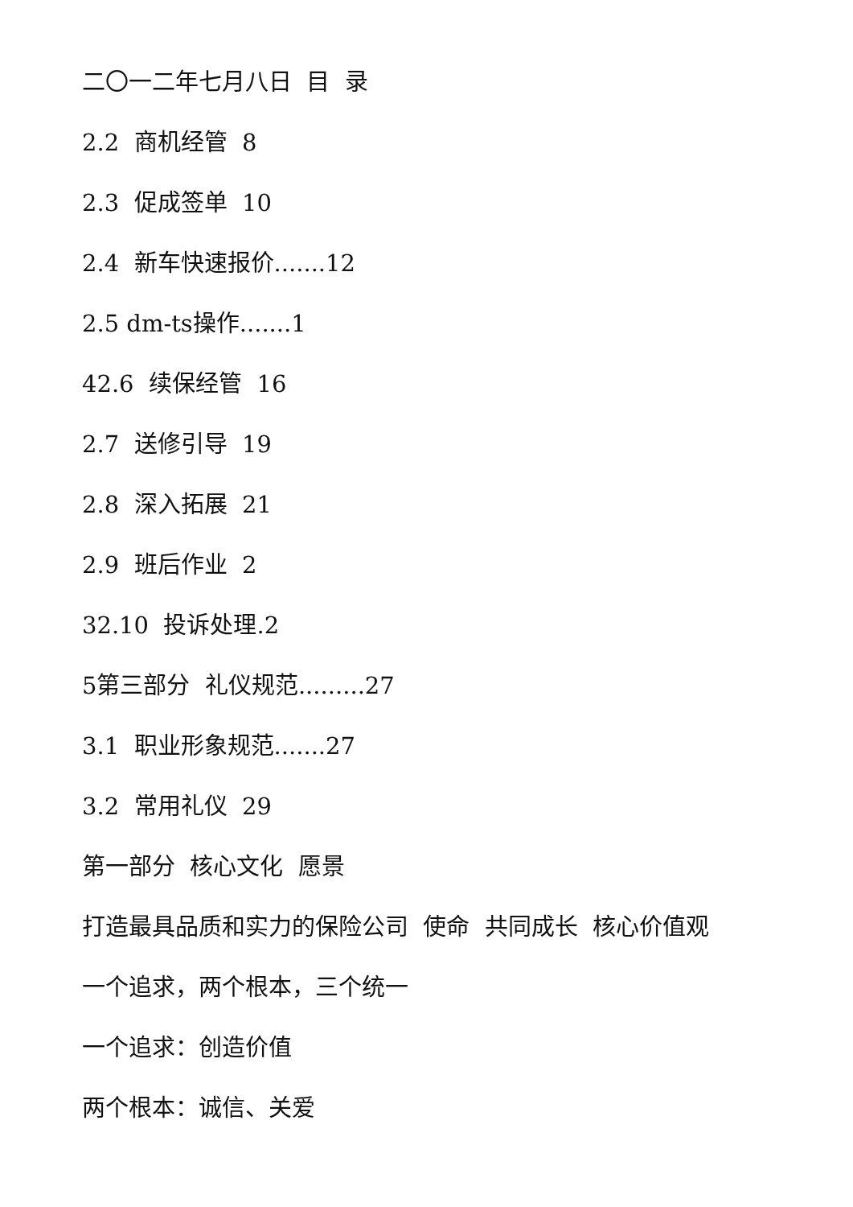二〇一二年七月八日 目 录
2.2 商机经管 8
2.3 促成签单 10
2.4 新车快速报价.......12
2.5 dm-ts操作.......1
42.6 续保经管 16
2.7 送修引导 19
2.8 深入拓展 21
2.9 班后作业 2
32.10 投诉处理.2
5第三部分 礼仪规范.........27
3.1 职业形象规范.......27
3.2 常用礼仪 29
第一部分 核心文化 愿景
打造最具品质和实力的保险公司 使命 共同成长 核心价值观
一个追求，两个根本，三个统一
一个追求：创造价值
两个根本：诚信、关爱